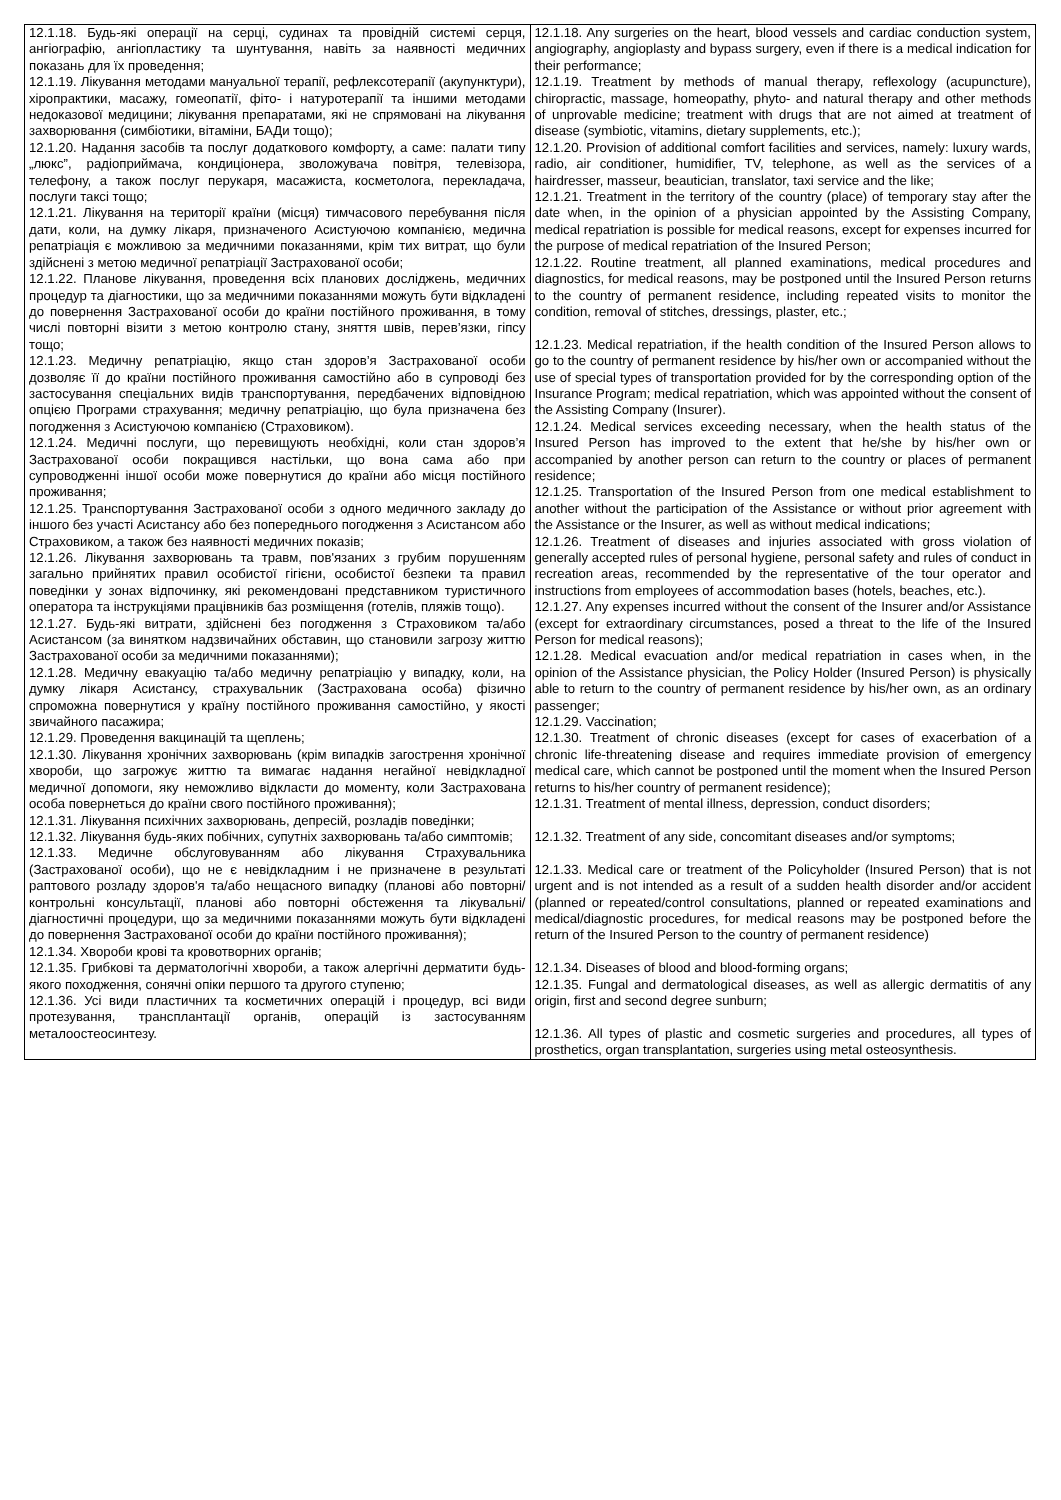| 12.1.18. Будь-які операції на серці, судинах та провідній системі серця, ангіографію, ангіопластику та шунтування, навіть за наявності медичних показань для їх проведення; 12.1.19. Лікування методами мануальної терапії, рефлексотерапії (акупунктури), хіропрактики, масажу, гомеопатії, фіто- і натуротерапії та іншими методами недоказової медицини; лікування препаратами, які не спрямовані на лікування захворювання (симбіотики, вітаміни, БАДи тощо); 12.1.20. Надання засобів та послуг додаткового комфорту, а саме: палати типу „люкс”, радіоприймача, кондиціонера, зволожувача повітря, телевізора, телефону, а також послуг перукаря, масажиста, косметолога, перекладача, послуги таксі тощо; 12.1.21. Лікування на території країни (місця) тимчасового перебування після дати, коли, на думку лікаря, призначеного Асистуючою компанією, медична репатріація є можливою за медичними показаннями, крім тих витрат, що були здійснені з метою медичної репатріації Застрахованої особи; 12.1.22. Планове лікування, проведення всіх планових досліджень, медичних процедур та діагностики, що за медичними показаннями можуть бути відкладені до повернення Застрахованої особи до країни постійного проживання, в тому числі повторні візити з метою контролю стану, зняття швів, перев’язки, гіпсу тощо; 12.1.23. Медичну репатріацію, якщо стан здоров’я Застрахованої особи дозволяє її до країни постійного проживання самостійно або в супроводі без застосування спеціальних видів транспортування, передбачених відповідною опцією Програми страхування; медичну репатріацію, що була призначена без погодження з Асистуючою компанією (Страховиком). 12.1.24. Медичні послуги, що перевищують необхідні, коли стан здоров’я Застрахованої особи покращився настільки, що вона сама або при супроводженні іншої особи може повернутися до країни або місця постійного проживання; 12.1.25. Транспортування Застрахованої особи з одного медичного закладу до іншого без участі Асистансу або без попереднього погодження з Асистансом або Страховиком, а також без наявності медичних показів; 12.1.26. Лікування захворювань та травм, пов'язаних з грубим порушенням загально прийнятих правил особистої гігієни, особистої безпеки та правил поведінки у зонах відпочинку, які рекомендовані представником туристичного оператора та інструкціями працівників баз розміщення (готелів, пляжів тощо). 12.1.27. Будь-які витрати, здійснені без погодження з Страховиком та/або Асистансом (за винятком надзвичайних обставин, що становили загрозу життю Застрахованої особи за медичними показаннями); 12.1.28. Медичну евакуацію та/або медичну репатріацію у випадку, коли, на думку лікаря Асистансу, страхувальник (Застрахована особа) фізично спроможна повернутися у країну постійного проживання самостійно, у якості звичайного пасажира; 12.1.29. Проведення вакцинацій та щеплень; 12.1.30. Лікування хронічних захворювань (крім випадків загострення хронічної хвороби, що загрожує життю та вимагає надання негайної невідкладної медичної допомоги, яку неможливо відкласти до моменту, коли Застрахована особа повернеться до країни свого постійного проживання); 12.1.31. Лікування психічних захворювань, депресій, розладів поведінки; 12.1.32. Лікування будь-яких побічних, супутніх захворювань та/або симптомів; 12.1.33. Медичне обслуговуванням або лікування Страхувальника (Застрахованої особи), що не є невідкладним і не призначене в результаті раптового розладу здоров'я та/або нещасного випадку (планові або повторні/контрольні консультації, планові або повторні обстеження та лікувальні/діагностичні процедури, що за медичними показаннями можуть бути відкладені до повернення Застрахованої особи до країни постійного проживання); 12.1.34. Хвороби крові та кровотворних органів; 12.1.35. Грибкові та дерматологічні хвороби, а також алергічні дерматити будь-якого походження, сонячні опіки першого та другого ступеню; 12.1.36. Усі види пластичних та косметичних операцій і процедур, всі види протезування, трансплантації органів, операцій із застосуванням металоостеосинтезу. | 12.1.18. Any surgeries on the heart, blood vessels and cardiac conduction system, angiography, angioplasty and bypass surgery, even if there is a medical indication for their performance; 12.1.19. Treatment by methods of manual therapy, reflexology (acupuncture), chiropractic, massage, homeopathy, phyto- and natural therapy and other methods of unprovable medicine; treatment with drugs that are not aimed at treatment of disease (symbiotic, vitamins, dietary supplements, etc.); 12.1.20. Provision of additional comfort facilities and services, namely: luxury wards, radio, air conditioner, humidifier, TV, telephone, as well as the services of a hairdresser, masseur, beautician, translator, taxi service and the like; 12.1.21. Treatment in the territory of the country (place) of temporary stay after the date when, in the opinion of a physician appointed by the Assisting Company, medical repatriation is possible for medical reasons, except for expenses incurred for the purpose of medical repatriation of the Insured Person; 12.1.22. Routine treatment, all planned examinations, medical procedures and diagnostics, for medical reasons, may be postponed until the Insured Person returns to the country of permanent residence, including repeated visits to monitor the condition, removal of stitches, dressings, plaster, etc.; 12.1.23. Medical repatriation, if the health condition of the Insured Person allows to go to the country of permanent residence by his/her own or accompanied without the use of special types of transportation provided for by the corresponding option of the Insurance Program; medical repatriation, which was appointed without the consent of the Assisting Company (Insurer). 12.1.24. Medical services exceeding necessary, when the health status of the Insured Person has improved to the extent that he/she by his/her own or accompanied by another person can return to the country or places of permanent residence; 12.1.25. Transportation of the Insured Person from one medical establishment to another without the participation of the Assistance or without prior agreement with the Assistance or the Insurer, as well as without medical indications; 12.1.26. Treatment of diseases and injuries associated with gross violation of generally accepted rules of personal hygiene, personal safety and rules of conduct in recreation areas, recommended by the representative of the tour operator and instructions from employees of accommodation bases (hotels, beaches, etc.). 12.1.27. Any expenses incurred without the consent of the Insurer and/or Assistance (except for extraordinary circumstances, posed a threat to the life of the Insured Person for medical reasons); 12.1.28. Medical evacuation and/or medical repatriation in cases when, in the opinion of the Assistance physician, the Policy Holder (Insured Person) is physically able to return to the country of permanent residence by his/her own, as an ordinary passenger; 12.1.29. Vaccination; 12.1.30. Treatment of chronic diseases (except for cases of exacerbation of a chronic life-threatening disease and requires immediate provision of emergency medical care, which cannot be postponed until the moment when the Insured Person returns to his/her country of permanent residence); 12.1.31. Treatment of mental illness, depression, conduct disorders; 12.1.32. Treatment of any side, concomitant diseases and/or symptoms; 12.1.33. Medical care or treatment of the Policyholder (Insured Person) that is not urgent and is not intended as a result of a sudden health disorder and/or accident (planned or repeated/control consultations, planned or repeated examinations and medical/diagnostic procedures, for medical reasons may be postponed before the return of the Insured Person to the country of permanent residence) 12.1.34. Diseases of blood and blood-forming organs; 12.1.35. Fungal and dermatological diseases, as well as allergic dermatitis of any origin, first and second degree sunburn; 12.1.36. All types of plastic and cosmetic surgeries and procedures, all types of prosthetics, organ transplantation, surgeries using metal osteosynthesis. |